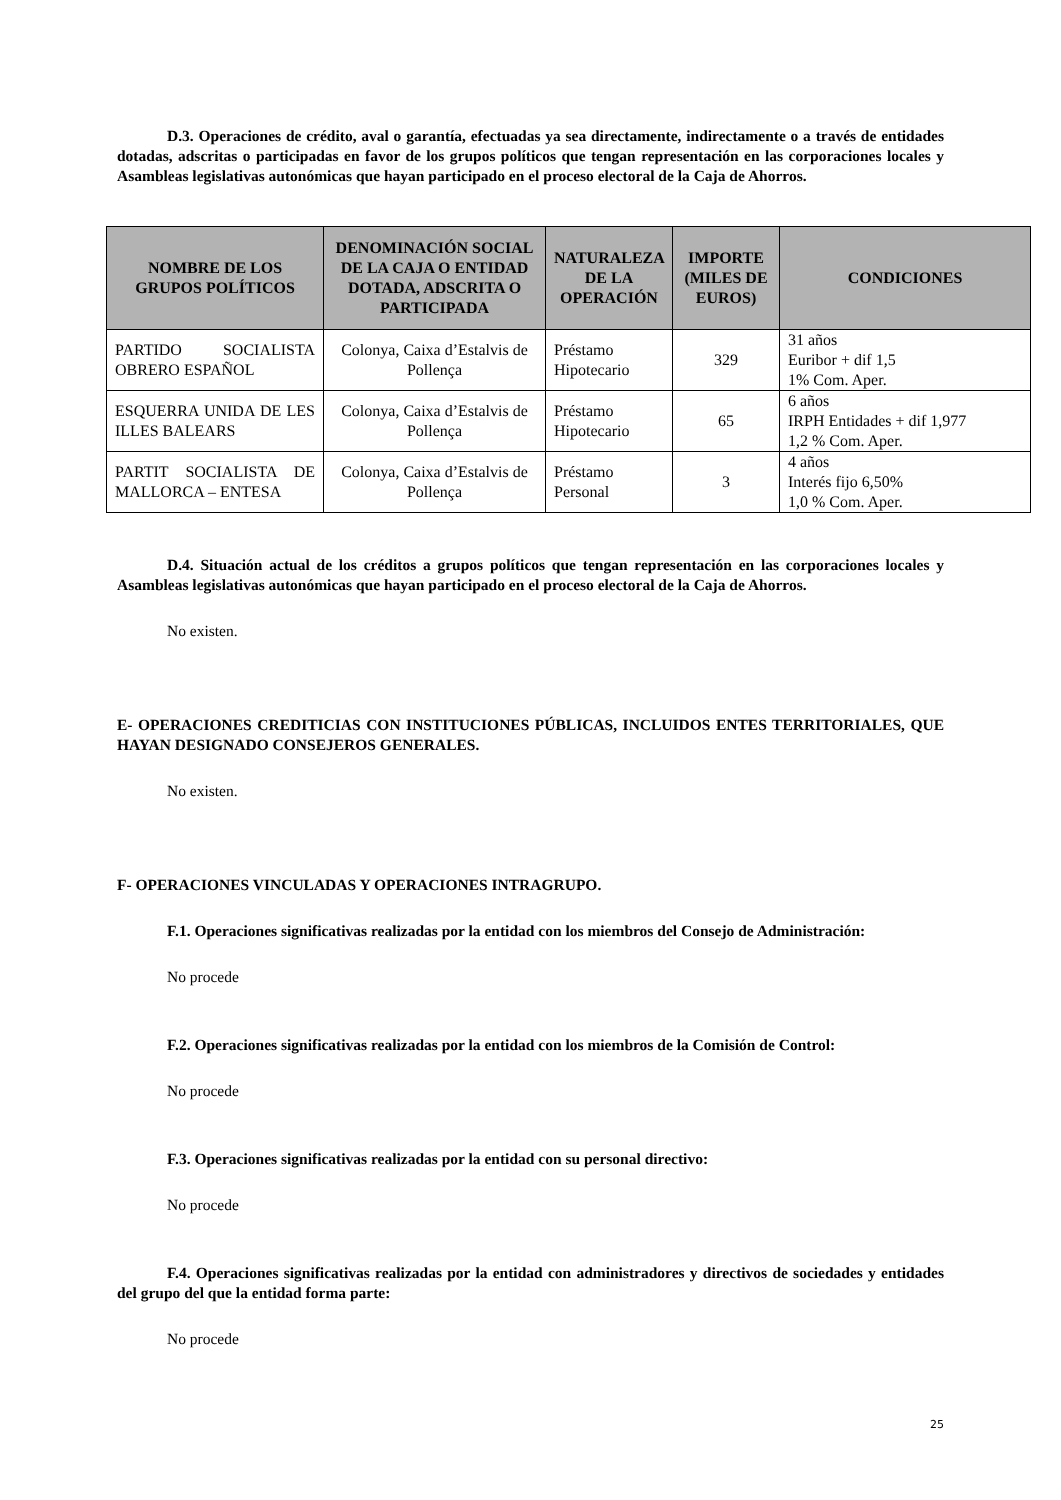D.3. Operaciones de crédito, aval o garantía, efectuadas ya sea directamente, indirectamente o a través de entidades dotadas, adscritas o participadas en favor de los grupos políticos que tengan representación en las corporaciones locales y Asambleas legislativas autonómicas que hayan participado en el proceso electoral de la Caja de Ahorros.
| NOMBRE DE LOS GRUPOS POLÍTICOS | DENOMINACIÓN SOCIAL DE LA CAJA O ENTIDAD DOTADA, ADSCRITA O PARTICIPADA | NATURALEZA DE LA OPERACIÓN | IMPORTE (MILES DE EUROS) | CONDICIONES |
| --- | --- | --- | --- | --- |
| PARTIDO SOCIALISTA OBRERO ESPAÑOL | Colonya, Caixa d’Estalvis de Pollença | Préstamo Hipotecario | 329 | 31 años Euribor + dif 1,5 1% Com. Aper. |
| ESQUERRA UNIDA DE LES ILLES BALEARS | Colonya, Caixa d’Estalvis de Pollença | Préstamo Hipotecario | 65 | 6 años IRPH Entidades + dif 1,977 1,2 % Com. Aper. |
| PARTIT SOCIALISTA DE MALLORCA – ENTESA | Colonya, Caixa d’Estalvis de Pollença | Préstamo Personal | 3 | 4 años Interés fijo 6,50% 1,0 % Com. Aper. |
D.4. Situación actual de los créditos a grupos políticos que tengan representación en las corporaciones locales y Asambleas legislativas autonómicas que hayan participado en el proceso electoral de la Caja de Ahorros.
No existen.
E- OPERACIONES CREDITICIAS CON INSTITUCIONES PÚBLICAS, INCLUIDOS ENTES TERRITORIALES, QUE HAYAN DESIGNADO CONSEJEROS GENERALES.
No existen.
F- OPERACIONES VINCULADAS Y OPERACIONES INTRAGRUPO.
F.1. Operaciones significativas realizadas por la entidad con los miembros del Consejo de Administración:
No procede
F.2. Operaciones significativas realizadas por la entidad con los miembros de la Comisión de Control:
No procede
F.3. Operaciones significativas realizadas por la entidad con su personal directivo:
No procede
F.4. Operaciones significativas realizadas por la entidad con administradores y directivos de sociedades y entidades del grupo del que la entidad forma parte:
No procede
25